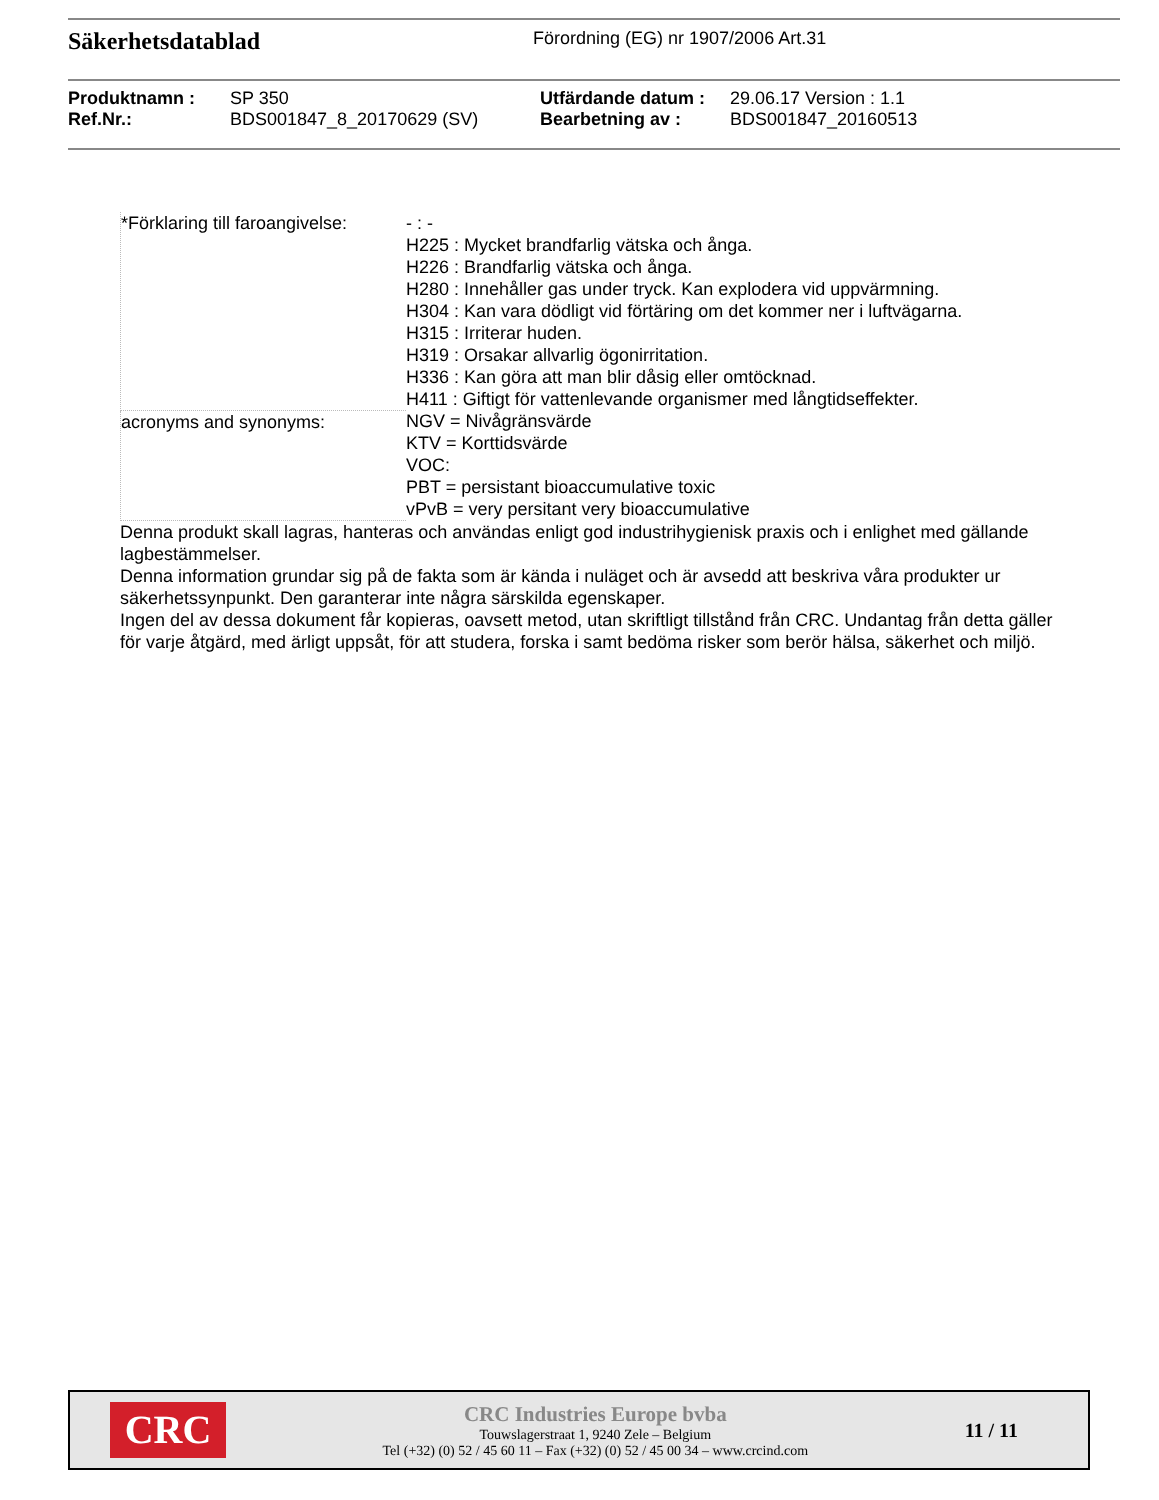Säkerhetsdatablad
Förordning (EG) nr 1907/2006 Art.31
| Produktnamn : | SP 350 | Utfärdande datum : | 29.06.17 Version : 1.1 |
| Ref.Nr.: | BDS001847_8_20170629 (SV) | Bearbetning av : | BDS001847_20160513 |
| *Förklaring till faroangivelse: | - : - H225 : Mycket brandfarlig vätska och ånga. H226 : Brandfarlig vätska och ånga. H280 : Innehåller gas under tryck. Kan explodera vid uppvärmning. H304 : Kan vara dödligt vid förtäring om det kommer ner i luftvägarna. H315 : Irriterar huden. H319 : Orsakar allvarlig ögonirritation. H336 : Kan göra att man blir dåsig eller omtöcknad. H411 : Giftigt för vattenlevande organismer med långtidseffekter. |
| acronyms and synonyms: | NGV = Nivågränsvärde KTV = Korttidsvärde VOC: PBT = persistant bioaccumulative toxic vPvB = very persitant very bioaccumulative |
Denna produkt skall lagras, hanteras och användas enligt god industrihygienisk praxis och i enlighet med gällande lagbestämmelser.
Denna information grundar sig på de fakta som är kända i nuläget och är avsedd att beskriva våra produkter ur säkerhetssynpunkt. Den garanterar inte några särskilda egenskaper.
Ingen del av dessa dokument får kopieras, oavsett metod, utan skriftligt tillstånd från CRC. Undantag från detta gäller för varje åtgärd, med ärligt uppsåt, för att studera, forska i samt bedöma risker som berör hälsa, säkerhet och miljö.
CRC
CRC Industries Europe bvba
Touwslagerstraat 1, 9240 Zele – Belgium
Tel (+32) (0) 52 / 45 60 11 – Fax (+32) (0) 52 / 45 00 34 – www.crcind.com
11 / 11